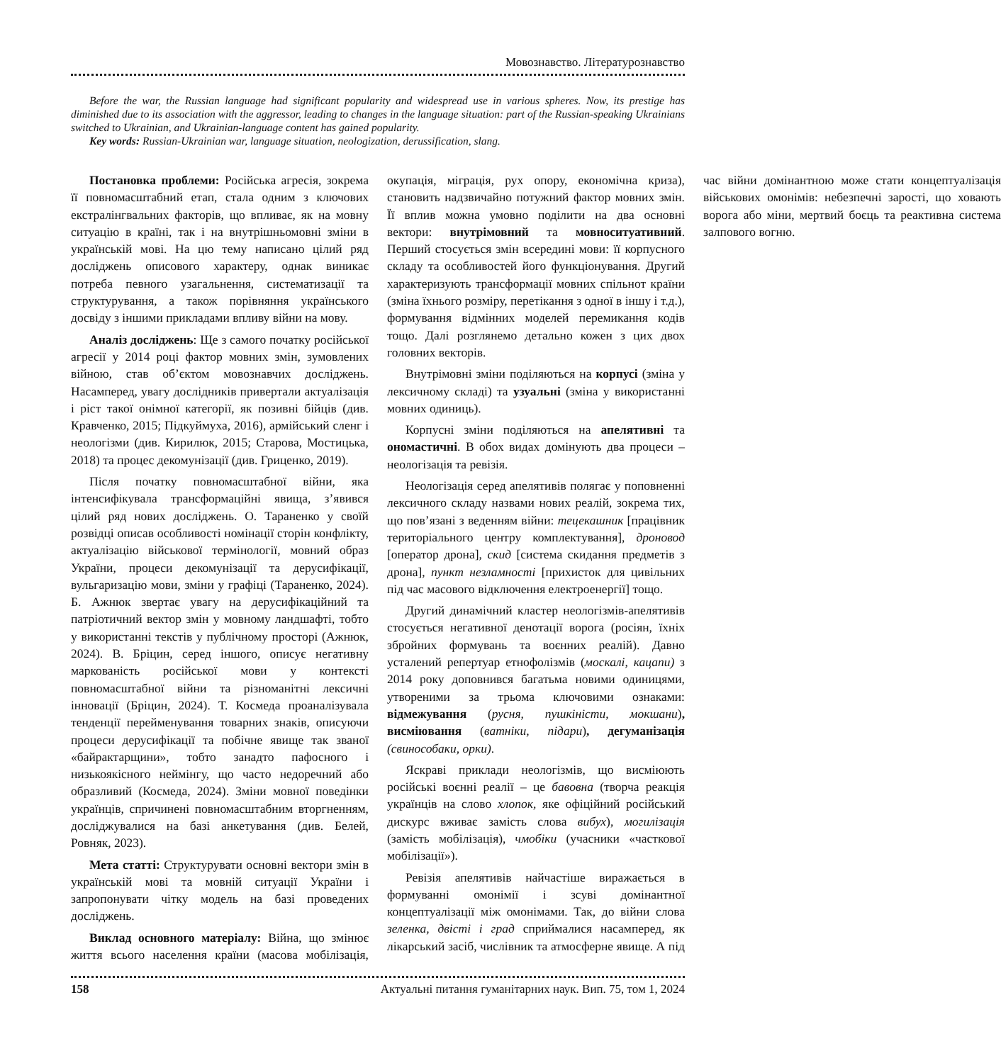Мовознавство. Літературознавство
Before the war, the Russian language had significant popularity and widespread use in various spheres. Now, its prestige has diminished due to its association with the aggressor, leading to changes in the language situation: part of the Russian-speaking Ukrainians switched to Ukrainian, and Ukrainian-language content has gained popularity.
Key words: Russian-Ukrainian war, language situation, neologization, derussification, slang.
Постановка проблеми: Російська агресія, зокрема її повномасштабний етап, стала одним з ключових екстралінгвальних факторів, що впливає, як на мовну ситуацію в країні, так і на внутрішньомовні зміни в українській мові. На цю тему написано цілий ряд досліджень описового характеру, однак виникає потреба певного узагальнення, систематизації та структурування, а також порівняння українського досвіду з іншими прикладами впливу війни на мову.
Аналіз досліджень: Ще з самого початку російської агресії у 2014 році фактор мовних змін, зумовлених війною, став об’єктом мовознавчих досліджень. Насамперед, увагу дослідників привертали актуалізація і ріст такої онімної категорії, як позивні бійців (див. Кравченко, 2015; Підкуймуха, 2016), армійський сленг і неологізми (див. Кирилюк, 2015; Старова, Мостицька, 2018) та процес декомунізації (див. Гриценко, 2019).
Після початку повномасштабної війни, яка інтенсифікувала трансформаційні явища, з’явився цілий ряд нових досліджень. О. Тараненко у своїй розвідці описав особливості номінації сторін конфлікту, актуалізацію військової термінології, мовний образ України, процеси декомунізації та дерусифікації, вульгаризацію мови, зміни у графіці (Тараненко, 2024). Б. Ажнюк звертає увагу на дерусифікаційний та патріотичний вектор змін у мовному ландшафті, тобто у використанні текстів у публічному просторі (Ажнюк, 2024). В. Бріцин, серед іншого, описує негативну маркованість російської мови у контексті повномасштабної війни та різноманітні лексичні інновації (Бріцин, 2024). Т. Космеда проаналізувала тенденції перейменування товарних знаків, описуючи процеси дерусифікації та побічне явище так званої «байрактарщини», тобто занадто пафосного і низькоякісного неймінгу, що часто недоречний або образливий (Космеда, 2024). Зміни мовної поведінки українців, спричинені повномасштабним вторгненням, досліджувалися на базі анкетування (див. Белей, Ровняк, 2023).
Мета статті: Структурувати основні вектори змін в українській мові та мовній ситуації України і запропонувати чітку модель на базі проведених досліджень.
Виклад основного матеріалу: Війна, що змінює життя всього населення країни (масова мобілізація, окупація, міграція, рух опору, економічна криза), становить надзвичайно потужний фактор мовних змін. Її вплив можна умовно поділити на два основні вектори: внутрімовний та мовноситуативний. Перший стосується змін всередині мови: її корпусного складу та особливостей його функціонування. Другий характеризують трансформації мовних спільнот країни (зміна їхнього розміру, перетікання з одної в іншу і т.д.), формування відмінних моделей перемикання кодів тощо. Далі розглянемо детально кожен з цих двох головних векторів.
Внутрімовні зміни поділяються на корпусі (зміна у лексичному складі) та узуальні (зміна у використанні мовних одиниць).
Корпусні зміни поділяються на апелятивні та ономастичні. В обох видах домінують два процеси – неологізація та ревізія.
Неологізація серед апелятивів полягає у поповненні лексичного складу назвами нових реалій, зокрема тих, що пов’язані з веденням війни: тецекашник [працівник територіального центру комплектування], дроновод [оператор дрона], скид [система скидання предметів з дрона], пункт незламності [прихисток для цивільних під час масового відключення електроенергії] тощо.
Другий динамічний кластер неологізмів-апелятивів стосується негативної денотації ворога (росіян, їхніх збройних формувань та воєнних реалій). Давно усталений репертуар етнофолізмів (москалі, кацапи) з 2014 року доповнився багатьма новими одиницями, утвореними за трьома ключовими ознаками: відмежування (русня, пушкіністи, мокшани), висміювання (ватніки, підари), дегуманізація (свинособаки, орки).
Яскраві приклади неологізмів, що висміюють російські воєнні реалії – це бавовна (творча реакція українців на слово хлопок, яке офіційний російський дискурс вживає замість слова вибух), могилізація (замість мобілізація), чмобіки (учасники «часткової мобілізації»).
Ревізія апелятивів найчастіше виражається в формуванні омонімії і зсуві домінантної концептуалізації між омонімами. Так, до війни слова зеленка, двісті і град сприймалися насамперед, як лікарський засіб, числівник та атмосферне явище. А під час війни домінантною може стати концептуалізація військових омонімів: небезпечні зарості, що ховають ворога або міни, мертвий боєць та реактивна система залпового вогню.
158 Актуальні питання гуманітарних наук. Вип. 75, том 1, 2024